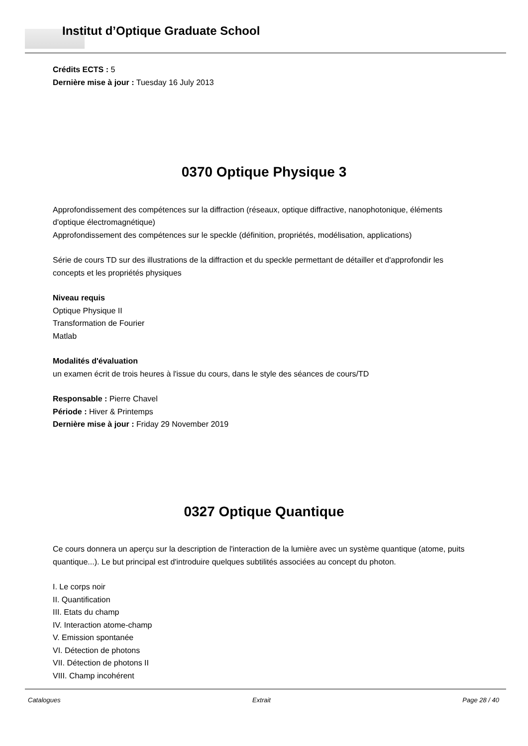Institut d’Optique Graduate School
Crédits ECTS : 5
Dernière mise à jour : Tuesday 16 July 2013
0370 Optique Physique 3
Approfondissement des compétences sur la diffraction (réseaux, optique diffractive, nanophotonique, éléments d'optique électromagnétique)
Approfondissement des compétences sur le speckle (définition, propriétés, modélisation, applications)
Série de cours TD sur des illustrations de la diffraction et du speckle permettant de détailler et d'approfondir les concepts et les propriétés physiques
Niveau requis
Optique Physique II
Transformation de Fourier
Matlab
Modalités d'évaluation
un examen écrit de trois heures à l'issue du cours, dans le style des séances de cours/TD
Responsable : Pierre Chavel
Période : Hiver & Printemps
Dernière mise à jour : Friday 29 November 2019
0327 Optique Quantique
Ce cours donnera un aperçu sur la description de l'interaction de la lumière avec un système quantique (atome, puits quantique...). Le but principal est d'introduire quelques subtilités associées au concept du photon.
I. Le corps noir
II. Quantification
III. Etats du champ
IV. Interaction atome-champ
V. Emission spontanée
VI. Détection de photons
VII. Détection de photons II
VIII. Champ incohérent
Catalogues Extrait Page 28 / 40